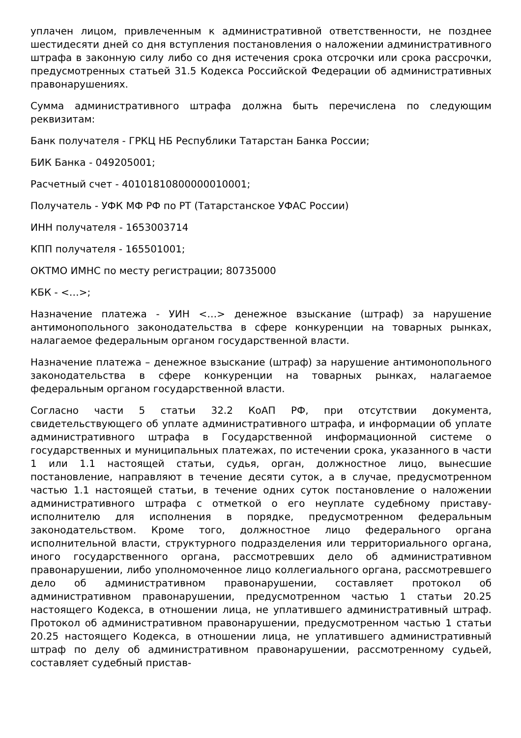уплачен лицом, привлеченным к административной ответственности, не позднее шестидесяти дней со дня вступления постановления о наложении административного штрафа в законную силу либо со дня истечения срока отсрочки или срока рассрочки, предусмотренных статьей 31.5 Кодекса Российской Федерации об административных правонарушениях.
Сумма административного штрафа должна быть перечислена по следующим реквизитам:
Банк получателя - ГРКЦ НБ Республики Татарстан Банка России;
БИК Банка - 049205001;
Расчетный счет - 40101810800000010001;
Получатель - УФК МФ РФ по РТ (Татарстанское УФАС России)
ИНН получателя - 1653003714
КПП получателя - 165501001;
ОКТМО ИМНС по месту регистрации; 80735000
КБК - <…>;
Назначение платежа - УИН <…> денежное взыскание (штраф) за нарушение антимонопольного законодательства в сфере конкуренции на товарных рынках, налагаемое федеральным органом государственной власти.
Назначение платежа – денежное взыскание (штраф) за нарушение антимонопольного законодательства в сфере конкуренции на товарных рынках, налагаемое федеральным органом государственной власти.
Согласно части 5 статьи 32.2 КоАП РФ, при отсутствии документа, свидетельствующего об уплате административного штрафа, и информации об уплате административного штрафа в Государственной информационной системе о государственных и муниципальных платежах, по истечении срока, указанного в части 1 или 1.1 настоящей статьи, судья, орган, должностное лицо, вынесшие постановление, направляют в течение десяти суток, а в случае, предусмотренном частью 1.1 настоящей статьи, в течение одних суток постановление о наложении административного штрафа с отметкой о его неуплате судебному приставу-исполнителю для исполнения в порядке, предусмотренном федеральным законодательством. Кроме того, должностное лицо федерального органа исполнительной власти, структурного подразделения или территориального органа, иного государственного органа, рассмотревших дело об административном правонарушении, либо уполномоченное лицо коллегиального органа, рассмотревшего дело об административном правонарушении, составляет протокол об административном правонарушении, предусмотренном частью 1 статьи 20.25 настоящего Кодекса, в отношении лица, не уплатившего административный штраф. Протокол об административном правонарушении, предусмотренном частью 1 статьи 20.25 настоящего Кодекса, в отношении лица, не уплатившего административный штраф по делу об административном правонарушении, рассмотренному судьей, составляет судебный пристав-